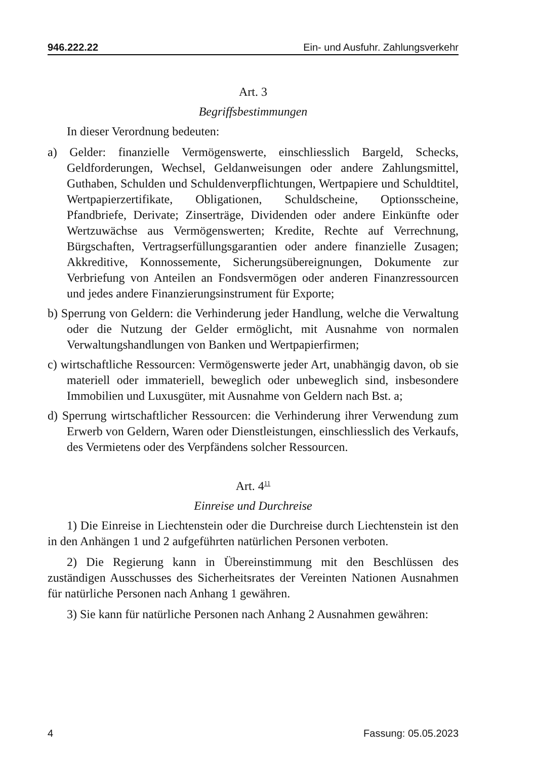946.222.22 Ein- und Ausfuhr. Zahlungsverkehr
Art. 3
Begriffsbestimmungen
In dieser Verordnung bedeuten:
a) Gelder: finanzielle Vermögenswerte, einschliesslich Bargeld, Schecks, Geldforderungen, Wechsel, Geldanweisungen oder andere Zahlungsmittel, Guthaben, Schulden und Schuldenverpflichtungen, Wertpapiere und Schuldtitel, Wertpapierzertifikate, Obligationen, Schuldscheine, Optionsscheine, Pfandbriefe, Derivate; Zinserträge, Dividenden oder andere Einkünfte oder Wertzuwächse aus Vermögenswerten; Kredite, Rechte auf Verrechnung, Bürgschaften, Vertragserfüllungsgarantien oder andere finanzielle Zusagen; Akkreditive, Konnossemente, Sicherungsübereignungen, Dokumente zur Verbriefung von Anteilen an Fondsvermögen oder anderen Finanzressourcen und jedes andere Finanzierungsinstrument für Exporte;
b) Sperrung von Geldern: die Verhinderung jeder Handlung, welche die Verwaltung oder die Nutzung der Gelder ermöglicht, mit Ausnahme von normalen Verwaltungshandlungen von Banken und Wertpapierfirmen;
c) wirtschaftliche Ressourcen: Vermögenswerte jeder Art, unabhängig davon, ob sie materiell oder immateriell, beweglich oder unbeweglich sind, insbesondere Immobilien und Luxusgüter, mit Ausnahme von Geldern nach Bst. a;
d) Sperrung wirtschaftlicher Ressourcen: die Verhinderung ihrer Verwendung zum Erwerb von Geldern, Waren oder Dienstleistungen, einschliesslich des Verkaufs, des Vermietens oder des Verpfändens solcher Ressourcen.
Art. 4<sup>11</sup>
Einreise und Durchreise
1) Die Einreise in Liechtenstein oder die Durchreise durch Liechtenstein ist den in den Anhängen 1 und 2 aufgeführten natürlichen Personen verboten.
2) Die Regierung kann in Übereinstimmung mit den Beschlüssen des zuständigen Ausschusses des Sicherheitsrates der Vereinten Nationen Ausnahmen für natürliche Personen nach Anhang 1 gewähren.
3) Sie kann für natürliche Personen nach Anhang 2 Ausnahmen gewähren:
4 Fassung: 05.05.2023